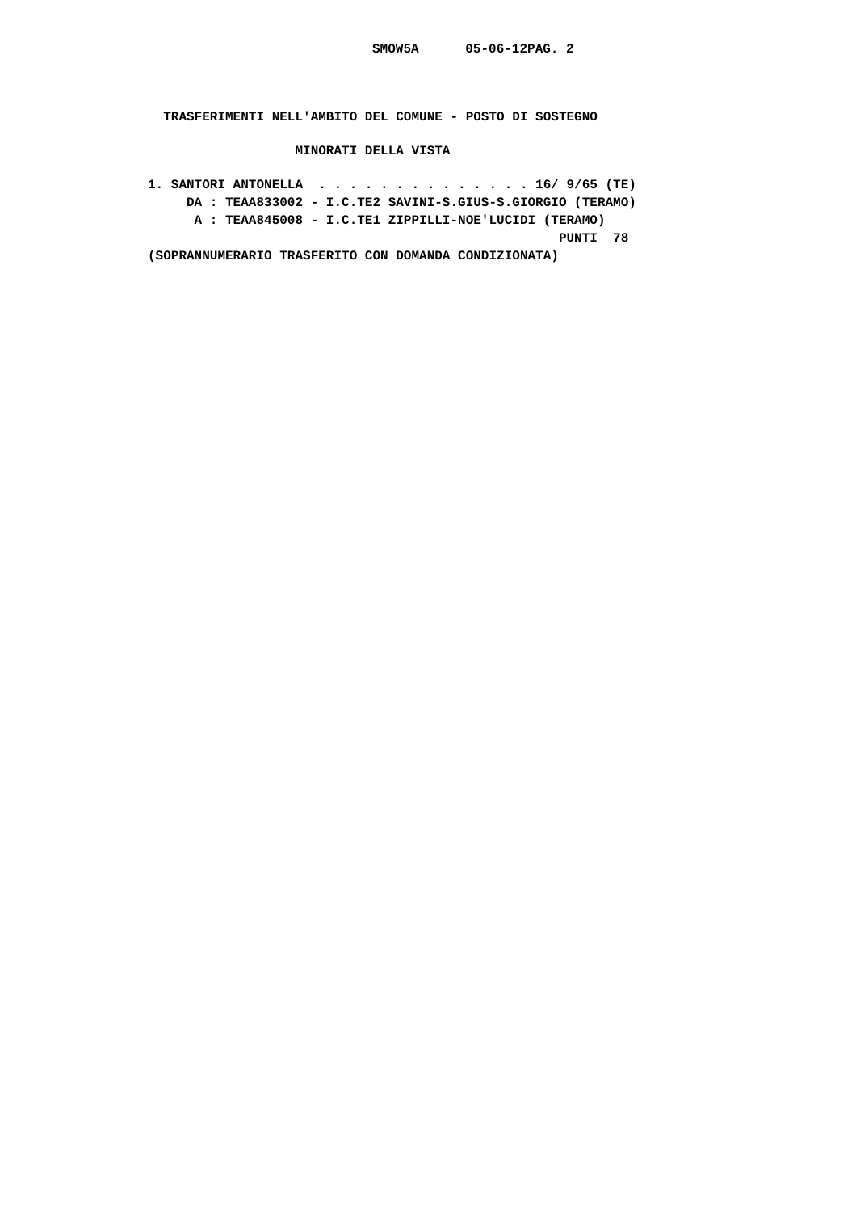SMOW5A      05-06-12PAG. 2
  TRASFERIMENTI NELL'AMBITO DEL COMUNE - POSTO DI SOSTEGNO
                   MINORATI DELLA VISTA
1. SANTORI ANTONELLA  . . . . . . . . . . . . . . 16/ 9/65 (TE)
     DA : TEAA833002 - I.C.TE2 SAVINI-S.GIUS-S.GIORGIO (TERAMO)
      A : TEAA845008 - I.C.TE1 ZIPPILLI-NOE'LUCIDI (TERAMO)
                                                     PUNTI  78
(SOPRANNUMERARIO TRASFERITO CON DOMANDA CONDIZIONATA)